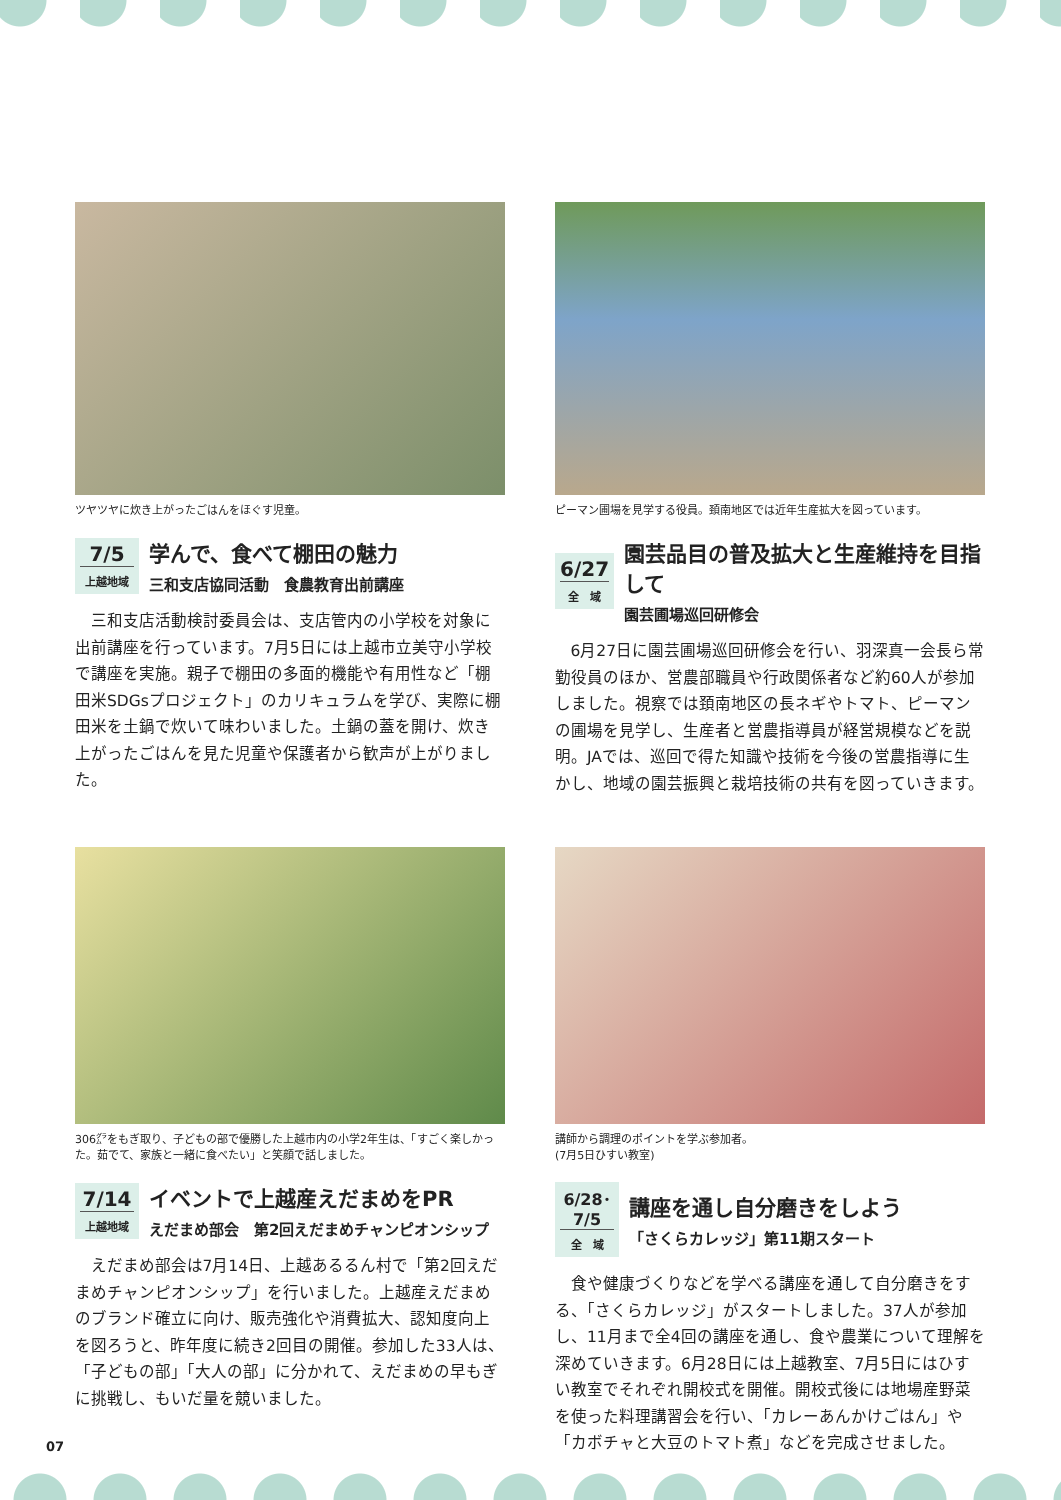ツヤツヤに炊き上がったごはんをほぐす児童。
7/5
上越地域
学んで、食べて棚田の魅力
三和支店協同活動　食農教育出前講座
三和支店活動検討委員会は、支店管内の小学校を対象に出前講座を行っています。7月5日には上越市立美守小学校で講座を実施。親子で棚田の多面的機能や有用性など「棚田米SDGsプロジェクト」のカリキュラムを学び、実際に棚田米を土鍋で炊いて味わいました。土鍋の蓋を開け、炊き上がったごはんを見た児童や保護者から歓声が上がりました。
ピーマン圃場を見学する役員。頚南地区では近年生産拡大を図っています。
6/27
全　域
園芸品目の普及拡大と生産維持を目指して
園芸圃場巡回研修会
6月27日に園芸圃場巡回研修会を行い、羽深真一会長ら常勤役員のほか、営農部職員や行政関係者など約60人が参加しました。視察では頚南地区の長ネギやトマト、ピーマンの圃場を見学し、生産者と営農指導員が経営規模などを説明。JAでは、巡回で得た知識や技術を今後の営農指導に生かし、地域の園芸振興と栽培技術の共有を図っていきます。
306㌘をもぎ取り、子どもの部で優勝した上越市内の小学2年生は、「すごく楽しかった。茹でて、家族と一緒に食べたい」と笑顔で話しました。
7/14
上越地域
イベントで上越産えだまめをPR
えだまめ部会　第2回えだまめチャンピオンシップ
えだまめ部会は7月14日、上越あるるん村で「第2回えだまめチャンピオンシップ」を行いました。上越産えだまめのブランド確立に向け、販売強化や消費拡大、認知度向上を図ろうと、昨年度に続き2回目の開催。参加した33人は、「子どもの部」「大人の部」に分かれて、えだまめの早もぎに挑戦し、もいだ量を競いました。
講師から調理のポイントを学ぶ参加者。
(7月5日ひすい教室)
6/28･7/5
全　域
講座を通し自分磨きをしよう
「さくらカレッジ」第11期スタート
食や健康づくりなどを学べる講座を通して自分磨きをする、「さくらカレッジ」がスタートしました。37人が参加し、11月まで全4回の講座を通し、食や農業について理解を深めていきます。6月28日には上越教室、7月5日にはひすい教室でそれぞれ開校式を開催。開校式後には地場産野菜を使った料理講習会を行い、「カレーあんかけごはん」や「カボチャと大豆のトマト煮」などを完成させました。
07